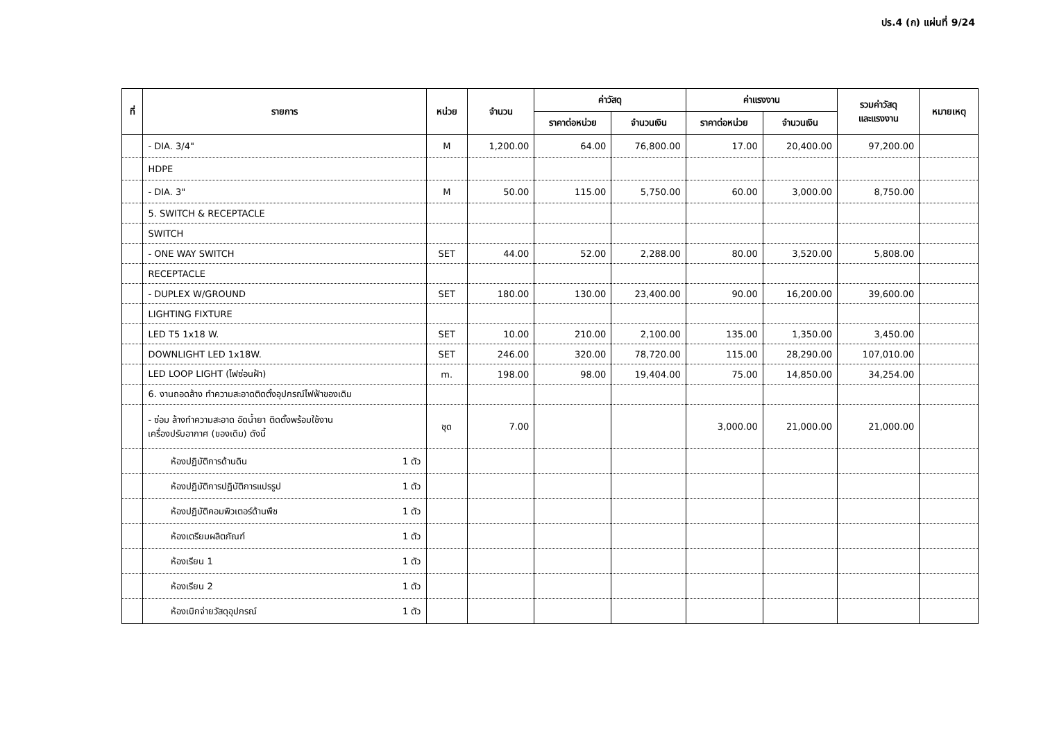ปร.4 (ก) แผ่นที่ 9/24
| ที่ | รายการ | หน่วย | จำนวน | ค่าวัสดุ | | ค่าแรงงาน | | รวมค่าวัสดุ และแรงงาน | หมายเหตุ |
| --- | --- | --- | --- | --- | --- | --- | --- | --- | --- |
| | | | | ราคาต่อหน่วย | จำนวนเงิน | ราคาต่อหน่วย | จำนวนเงิน | | |
| | - DIA. 3/4" | M | 1,200.00 | 64.00 | 76,800.00 | 17.00 | 20,400.00 | 97,200.00 | |
| | HDPE | | | | | | | | |
| | - DIA. 3" | M | 50.00 | 115.00 | 5,750.00 | 60.00 | 3,000.00 | 8,750.00 | |
| | 5. SWITCH & RECEPTACLE | | | | | | | | |
| | SWITCH | | | | | | | | |
| | - ONE WAY SWITCH | SET | 44.00 | 52.00 | 2,288.00 | 80.00 | 3,520.00 | 5,808.00 | |
| | RECEPTACLE | | | | | | | | |
| | - DUPLEX W/GROUND | SET | 180.00 | 130.00 | 23,400.00 | 90.00 | 16,200.00 | 39,600.00 | |
| | LIGHTING FIXTURE | | | | | | | | |
| | LED T5 1x18 W. | SET | 10.00 | 210.00 | 2,100.00 | 135.00 | 1,350.00 | 3,450.00 | |
| | DOWNLIGHT LED 1x18W. | SET | 246.00 | 320.00 | 78,720.00 | 115.00 | 28,290.00 | 107,010.00 | |
| | LED LOOP LIGHT (ไฟซ่อนฝ้า) | m. | 198.00 | 98.00 | 19,404.00 | 75.00 | 14,850.00 | 34,254.00 | |
| | 6. งานถอดล้าง ทำความสะอาดติดตั้งอุปกรณ์ไฟฟ้าของเดิม | | | | | | | | |
| | - ซ่อม ล้างทำความสะอาด อัดน้ำยา ติดตั้งพร้อมใช้งาน เครื่องปรับอากาศ (ของเดิม) ดังนี้ | ชุด | 7.00 | | | 3,000.00 | 21,000.00 | 21,000.00 | |
| | ห้องปฏิบัติการด้านดิน 1 ตัว | | | | | | | | |
| | ห้องปฏิบัติการปฏิบัติการแปรรูป 1 ตัว | | | | | | | | |
| | ห้องปฏิบัติคอมพิวเตอร์ด้านพืช 1 ตัว | | | | | | | | |
| | ห้องเตรียมผลิตภัณฑ์ 1 ตัว | | | | | | | | |
| | ห้องเรียน 1 1 ตัว | | | | | | | | |
| | ห้องเรียน 2 1 ตัว | | | | | | | | |
| | ห้องเบิกจ่ายวัสดุอุปกรณ์ 1 ตัว | | | | | | | | |